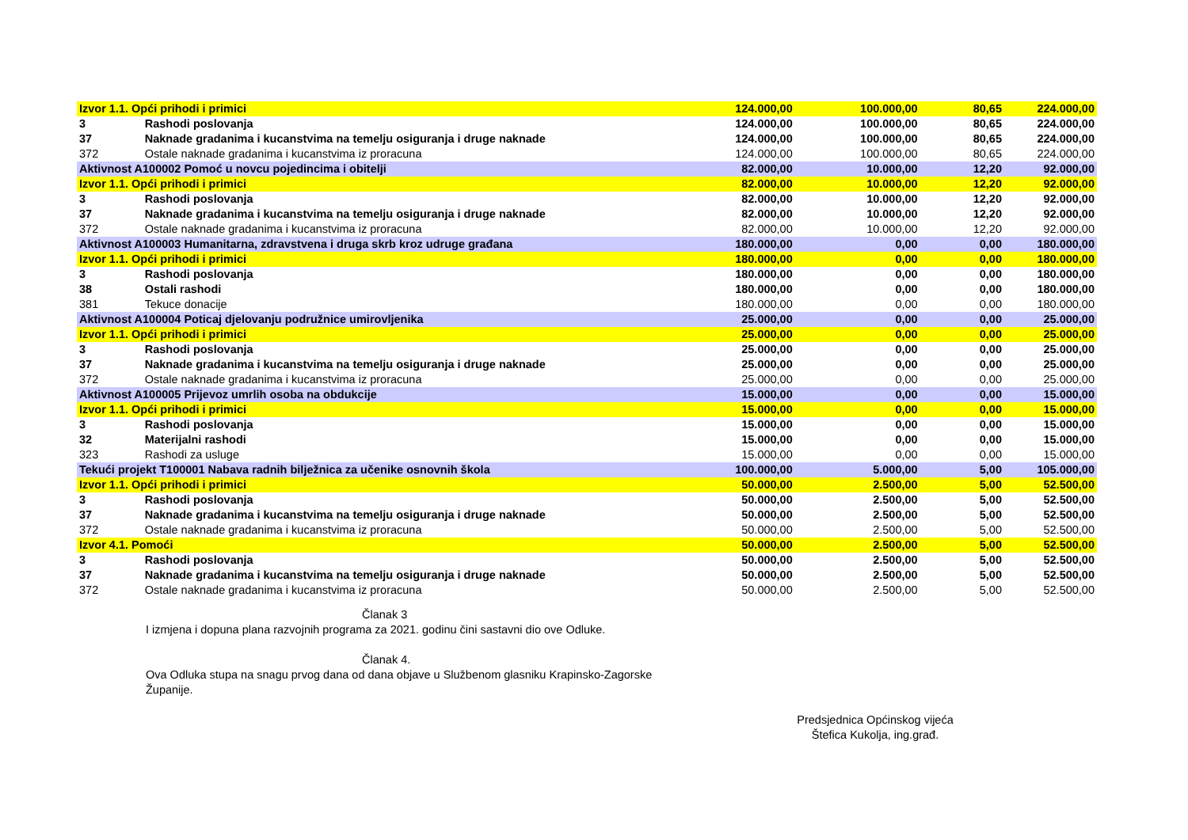| Izvor 1.1. Opći prihodi i primici | | 124.000,00 | 100.000,00 | 80,65 | 224.000,00 |
| 3 | Rashodi poslovanja | 124.000,00 | 100.000,00 | 80,65 | 224.000,00 |
| 37 | Naknade gradanima i kucanstvima na temelju osiguranja i druge naknade | 124.000,00 | 100.000,00 | 80,65 | 224.000,00 |
| 372 | Ostale naknade gradanima i kucanstvima iz proracuna | 124.000,00 | 100.000,00 | 80,65 | 224.000,00 |
| Aktivnost A100002 Pomoć u novcu pojedincima i obitelji | | 82.000,00 | 10.000,00 | 12,20 | 92.000,00 |
| Izvor 1.1. Opći prihodi i primici | | 82.000,00 | 10.000,00 | 12,20 | 92.000,00 |
| 3 | Rashodi poslovanja | 82.000,00 | 10.000,00 | 12,20 | 92.000,00 |
| 37 | Naknade gradanima i kucanstvima na temelju osiguranja i druge naknade | 82.000,00 | 10.000,00 | 12,20 | 92.000,00 |
| 372 | Ostale naknade gradanima i kucanstvima iz proracuna | 82.000,00 | 10.000,00 | 12,20 | 92.000,00 |
| Aktivnost A100003 Humanitarna, zdravstvena i druga skrb kroz udruge građana | | 180.000,00 | 0,00 | 0,00 | 180.000,00 |
| Izvor 1.1. Opći prihodi i primici | | 180.000,00 | 0,00 | 0,00 | 180.000,00 |
| 3 | Rashodi poslovanja | 180.000,00 | 0,00 | 0,00 | 180.000,00 |
| 38 | Ostali rashodi | 180.000,00 | 0,00 | 0,00 | 180.000,00 |
| 381 | Tekuce donacije | 180.000,00 | 0,00 | 0,00 | 180.000,00 |
| Aktivnost A100004 Poticaj djelovanju podružnice umirovljenika | | 25.000,00 | 0,00 | 0,00 | 25.000,00 |
| Izvor 1.1. Opći prihodi i primici | | 25.000,00 | 0,00 | 0,00 | 25.000,00 |
| 3 | Rashodi poslovanja | 25.000,00 | 0,00 | 0,00 | 25.000,00 |
| 37 | Naknade gradanima i kucanstvima na temelju osiguranja i druge naknade | 25.000,00 | 0,00 | 0,00 | 25.000,00 |
| 372 | Ostale naknade gradanima i kucanstvima iz proracuna | 25.000,00 | 0,00 | 0,00 | 25.000,00 |
| Aktivnost A100005 Prijevoz umrlih osoba na obdukcije | | 15.000,00 | 0,00 | 0,00 | 15.000,00 |
| Izvor 1.1. Opći prihodi i primici | | 15.000,00 | 0,00 | 0,00 | 15.000,00 |
| 3 | Rashodi poslovanja | 15.000,00 | 0,00 | 0,00 | 15.000,00 |
| 32 | Materijalni rashodi | 15.000,00 | 0,00 | 0,00 | 15.000,00 |
| 323 | Rashodi za usluge | 15.000,00 | 0,00 | 0,00 | 15.000,00 |
| Tekući projekt T100001 Nabava radnih bilježnica za učenike osnovnih škola | | 100.000,00 | 5.000,00 | 5,00 | 105.000,00 |
| Izvor 1.1. Opći prihodi i primici | | 50.000,00 | 2.500,00 | 5,00 | 52.500,00 |
| 3 | Rashodi poslovanja | 50.000,00 | 2.500,00 | 5,00 | 52.500,00 |
| 37 | Naknade gradanima i kucanstvima na temelju osiguranja i druge naknade | 50.000,00 | 2.500,00 | 5,00 | 52.500,00 |
| 372 | Ostale naknade gradanima i kucanstvima iz proracuna | 50.000,00 | 2.500,00 | 5,00 | 52.500,00 |
| Izvor 4.1. Pomoći | | 50.000,00 | 2.500,00 | 5,00 | 52.500,00 |
| 3 | Rashodi poslovanja | 50.000,00 | 2.500,00 | 5,00 | 52.500,00 |
| 37 | Naknade gradanima i kucanstvima na temelju osiguranja i druge naknade | 50.000,00 | 2.500,00 | 5,00 | 52.500,00 |
| 372 | Ostale naknade gradanima i kucanstvima iz proracuna | 50.000,00 | 2.500,00 | 5,00 | 52.500,00 |
Članak 3
I izmjena i dopuna plana razvojnih programa za 2021. godinu čini sastavni dio ove Odluke.
Članak 4.
Ova Odluka stupa na snagu prvog dana od dana objave u Službenom glasniku Krapinsko-Zagorske
Županije.
Predsjednica Općinskog vijeća
Štefica Kukolja, ing.građ.